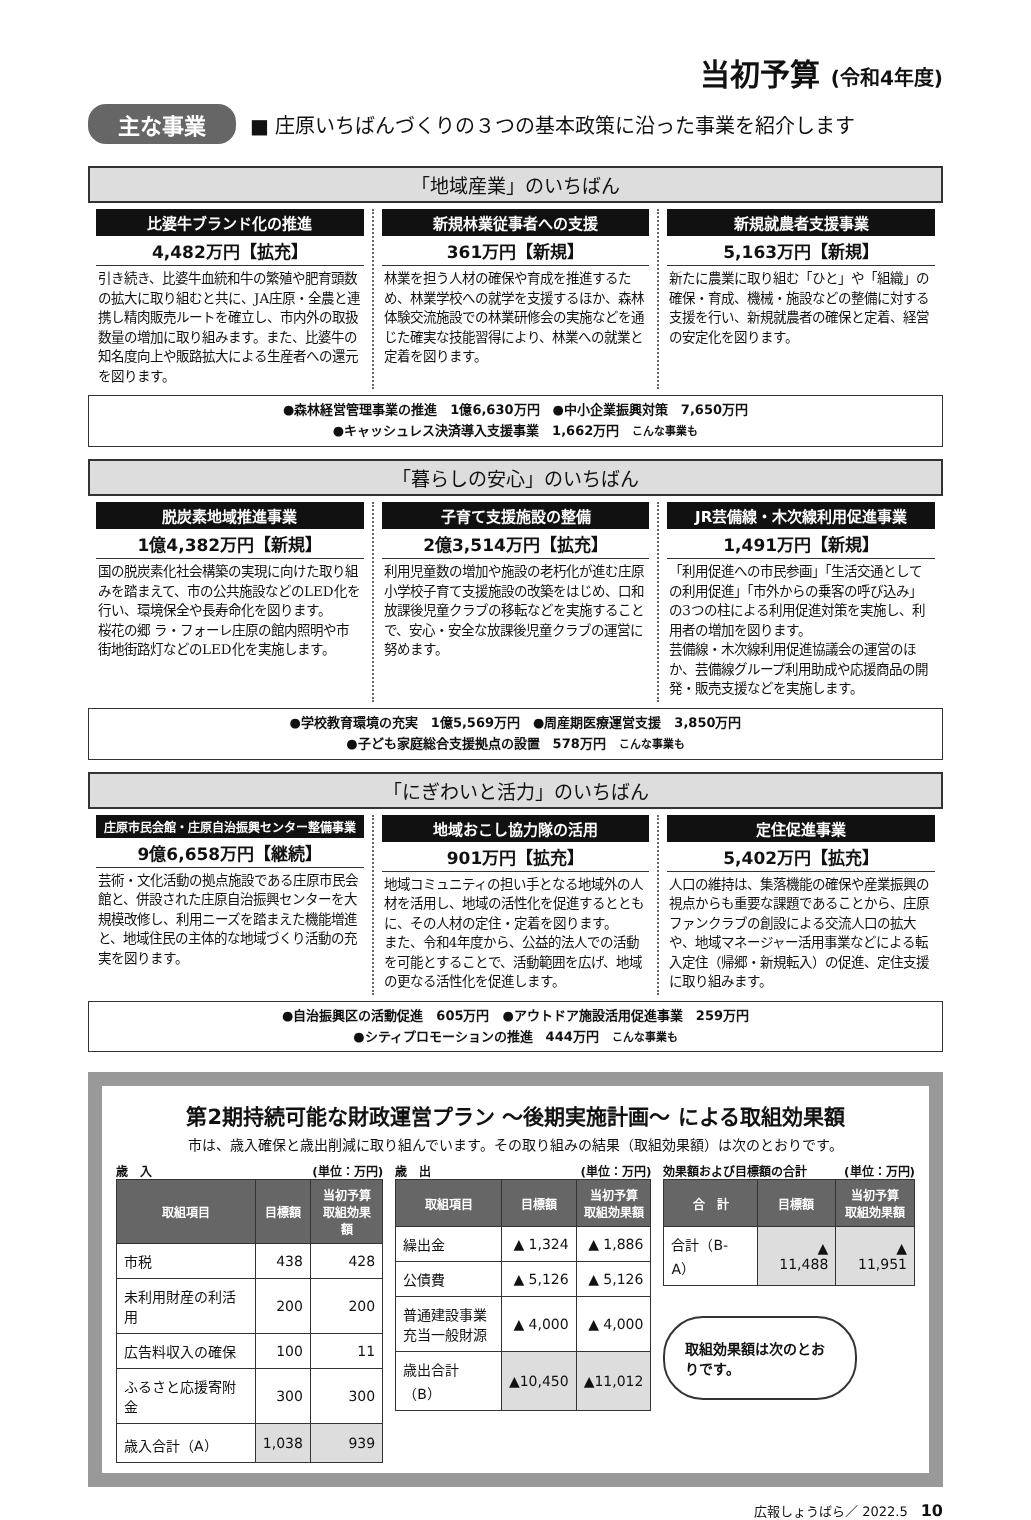当初予算 (令和4年度)
主な事業
■ 庄原いちばんづくりの３つの基本政策に沿った事業を紹介します
「地域産業」のいちばん
比婆牛ブランド化の推進
4,482万円【拡充】
引き続き、比婆牛血統和牛の繁殖や肥育頭数の拡大に取り組むと共に、JA庄原・全農と連携し精肉販売ルートを確立し、市内外の取扱数量の増加に取り組みます。また、比婆牛の知名度向上や販路拡大による生産者への還元を図ります。
新規林業従事者への支援
361万円【新規】
林業を担う人材の確保や育成を推進するため、林業学校への就学を支援するほか、森林体験交流施設での林業研修会の実施などを通じた確実な技能習得により、林業への就業と定着を図ります。
新規就農者支援事業
5,163万円【新規】
新たに農業に取り組む「ひと」や「組織」の確保・育成、機械・施設などの整備に対する支援を行い、新規就農者の確保と定着、経営の安定化を図ります。
●森林経営管理事業の推進　1億6,630万円　●中小企業振興対策　7,650万円
●キャッシュレス決済導入支援事業　1,662万円　こんな事業も
「暮らしの安心」のいちばん
脱炭素地域推進事業
1億4,382万円【新規】
国の脱炭素化社会構築の実現に向けた取り組みを踏まえて、市の公共施設などのLED化を行い、環境保全や長寿命化を図ります。
桜花の郷 ラ・フォーレ庄原の館内照明や市街地街路灯などのLED化を実施します。
子育て支援施設の整備
2億3,514万円【拡充】
利用児童数の増加や施設の老朽化が進む庄原小学校子育て支援施設の改築をはじめ、口和放課後児童クラブの移転などを実施することで、安心・安全な放課後児童クラブの運営に努めます。
JR芸備線・木次線利用促進事業
1,491万円【新規】
「利用促進への市民参画」「生活交通としての利用促進」「市外からの乗客の呼び込み」の3つの柱による利用促進対策を実施し、利用者の増加を図ります。
芸備線・木次線利用促進協議会の運営のほか、芸備線グループ利用助成や応援商品の開発・販売支援などを実施します。
●学校教育環境の充実　1億5,569万円　●周産期医療運営支援　3,850万円
●子ども家庭総合支援拠点の設置　578万円　こんな事業も
「にぎわいと活力」のいちばん
庄原市民会館・庄原自治振興センター整備事業
9億6,658万円【継続】
芸術・文化活動の拠点施設である庄原市民会館と、併設された庄原自治振興センターを大規模改修し、利用ニーズを踏まえた機能増進と、地域住民の主体的な地域づくり活動の充実を図ります。
地域おこし協力隊の活用
901万円【拡充】
地域コミュニティの担い手となる地域外の人材を活用し、地域の活性化を促進するとともに、その人材の定住・定着を図ります。
また、令和4年度から、公益的法人での活動を可能とすることで、活動範囲を広げ、地域の更なる活性化を促進します。
定住促進事業
5,402万円【拡充】
人口の維持は、集落機能の確保や産業振興の視点からも重要な課題であることから、庄原ファンクラブの創設による交流人口の拡大や、地域マネージャー活用事業などによる転入定住（帰郷・新規転入）の促進、定住支援に取り組みます。
●自治振興区の活動促進　605万円　●アウトドア施設活用促進事業　259万円
●シティプロモーションの推進　444万円　こんな事業も
第2期持続可能な財政運営プラン ～後期実施計画～ による取組効果額
市は、歳入確保と歳出削減に取り組んでいます。その取り組みの結果（取組効果額）は次のとおりです。
歳　入 (単位：万円)
| 取組項目 | 目標額 | 当初予算 取組効果額 |
| --- | --- | --- |
| 市税 | 438 | 428 |
| 未利用財産の利活用 | 200 | 200 |
| 広告料収入の確保 | 100 | 11 |
| ふるさと応援寄附金 | 300 | 300 |
| 歳入合計（A） | 1,038 | 939 |
歳　出 (単位：万円)
| 取組項目 | 目標額 | 当初予算 取組効果額 |
| --- | --- | --- |
| 繰出金 | ▲ 1,324 | ▲ 1,886 |
| 公債費 | ▲ 5,126 | ▲ 5,126 |
| 普通建設事業 充当一般財源 | ▲ 4,000 | ▲ 4,000 |
| 歳出合計（B） | ▲10,450 | ▲11,012 |
効果額および目標額の合計 (単位：万円)
| 合 計 | 目標額 | 当初予算 取組効果額 |
| --- | --- | --- |
| 合計（B-A） | ▲ 11,488 | ▲ 11,951 |
取組効果額は次のとおりです。
広報しょうばら／ 2022.5　10